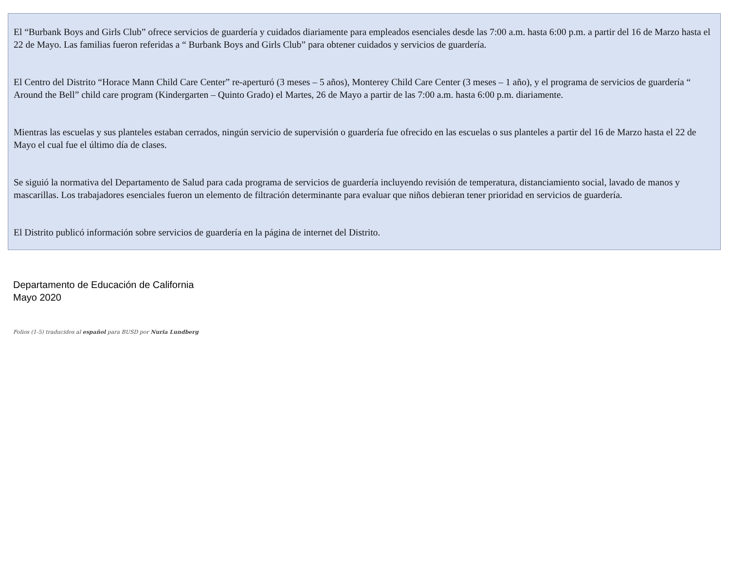El “Burbank Boys and Girls Club” ofrece servicios de guardería y cuidados diariamente para empleados esenciales desde las 7:00 a.m. hasta 6:00 p.m. a partir del 16 de Marzo hasta el 22 de Mayo. Las familias fueron referidas a “ Burbank Boys and Girls Club” para obtener cuidados y servicios de guardería.
El Centro del Distrito “Horace Mann Child Care Center” re-aperturó (3 meses – 5 años), Monterey Child Care Center (3 meses – 1 año), y el programa de servicios de guardería “ Around the Bell” child care program (Kindergarten – Quinto Grado) el Martes, 26 de Mayo a partir de las 7:00 a.m. hasta 6:00 p.m. diariamente.
Mientras las escuelas y sus planteles estaban cerrados, ningún servicio de supervisión o guardería fue ofrecido en las escuelas o sus planteles a partir del 16 de Marzo hasta el 22 de Mayo el cual fue el último día de clases.
Se siguió la normativa del Departamento de Salud para cada programa de servicios de guardería incluyendo revisión de temperatura, distanciamiento social, lavado de manos y mascarillas. Los trabajadores esenciales fueron un elemento de filtración determinante para evaluar que niños debieran tener prioridad en servicios de guardería.
El Distrito publicó información sobre servicios de guardería en la página de internet del Distrito.
Departamento de Educación de California
Mayo 2020
Folios (1-5) traducidos al español para BUSD por Nuria Lundberg